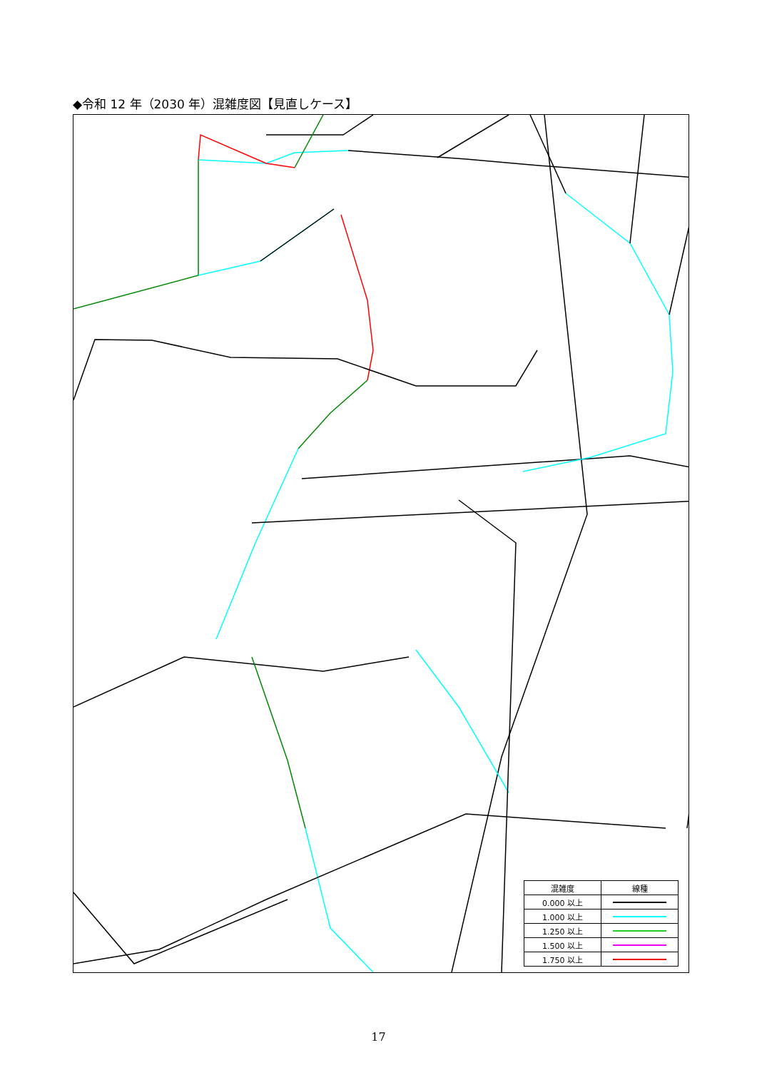◆令和 12 年（2030 年）混雑度図【見直しケース】
| 混雑度 | 線種 |
| --- | --- |
| 0.000 以上 | |
| 1.000 以上 | |
| 1.250 以上 | |
| 1.500 以上 | |
| 1.750 以上 | |
17